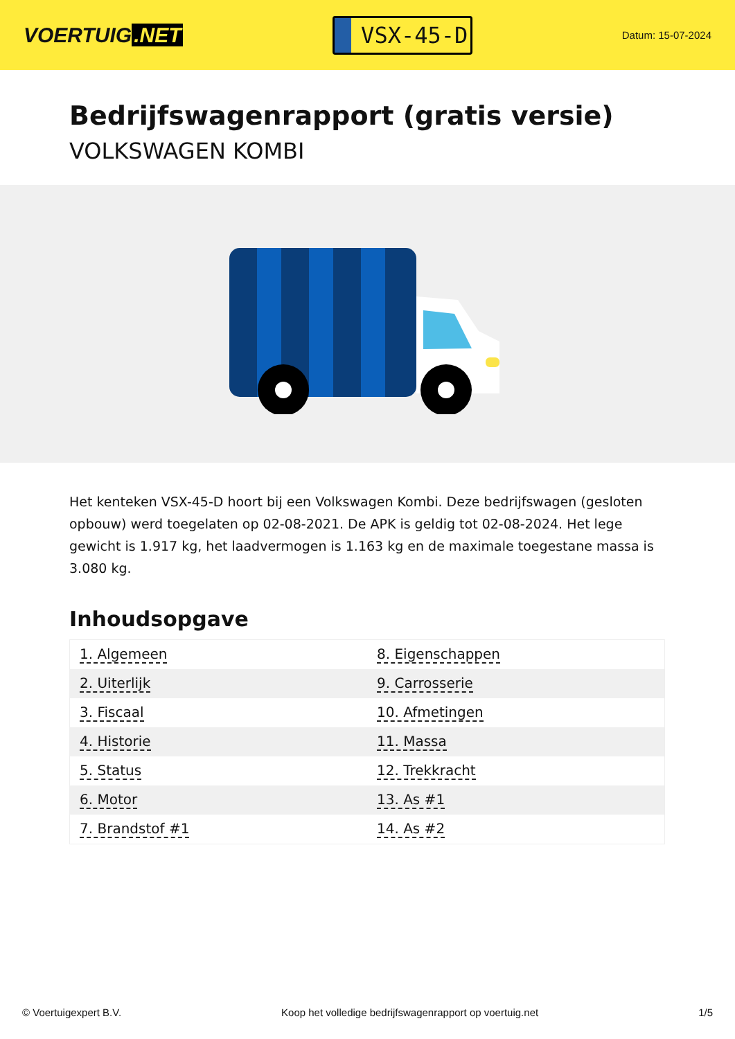VOERTUIG.NET
VSX-45-D
Datum: 15-07-2024
Bedrijfswagenrapport (gratis versie)
VOLKSWAGEN KOMBI
Het kenteken VSX-45-D hoort bij een Volkswagen Kombi. Deze bedrijfswagen (gesloten opbouw) werd toegelaten op 02-08-2021. De APK is geldig tot 02-08-2024. Het lege gewicht is 1.917 kg, het laadvermogen is 1.163 kg en de maximale toegestane massa is 3.080 kg.
Inhoudsopgave
| 1. Algemeen | 8. Eigenschappen |
| 2. Uiterlijk | 9. Carrosserie |
| 3. Fiscaal | 10. Afmetingen |
| 4. Historie | 11. Massa |
| 5. Status | 12. Trekkracht |
| 6. Motor | 13. As #1 |
| 7. Brandstof #1 | 14. As #2 |
© Voertuigexpert B.V. Koop het volledige bedrijfswagenrapport op voertuig.net 1/5